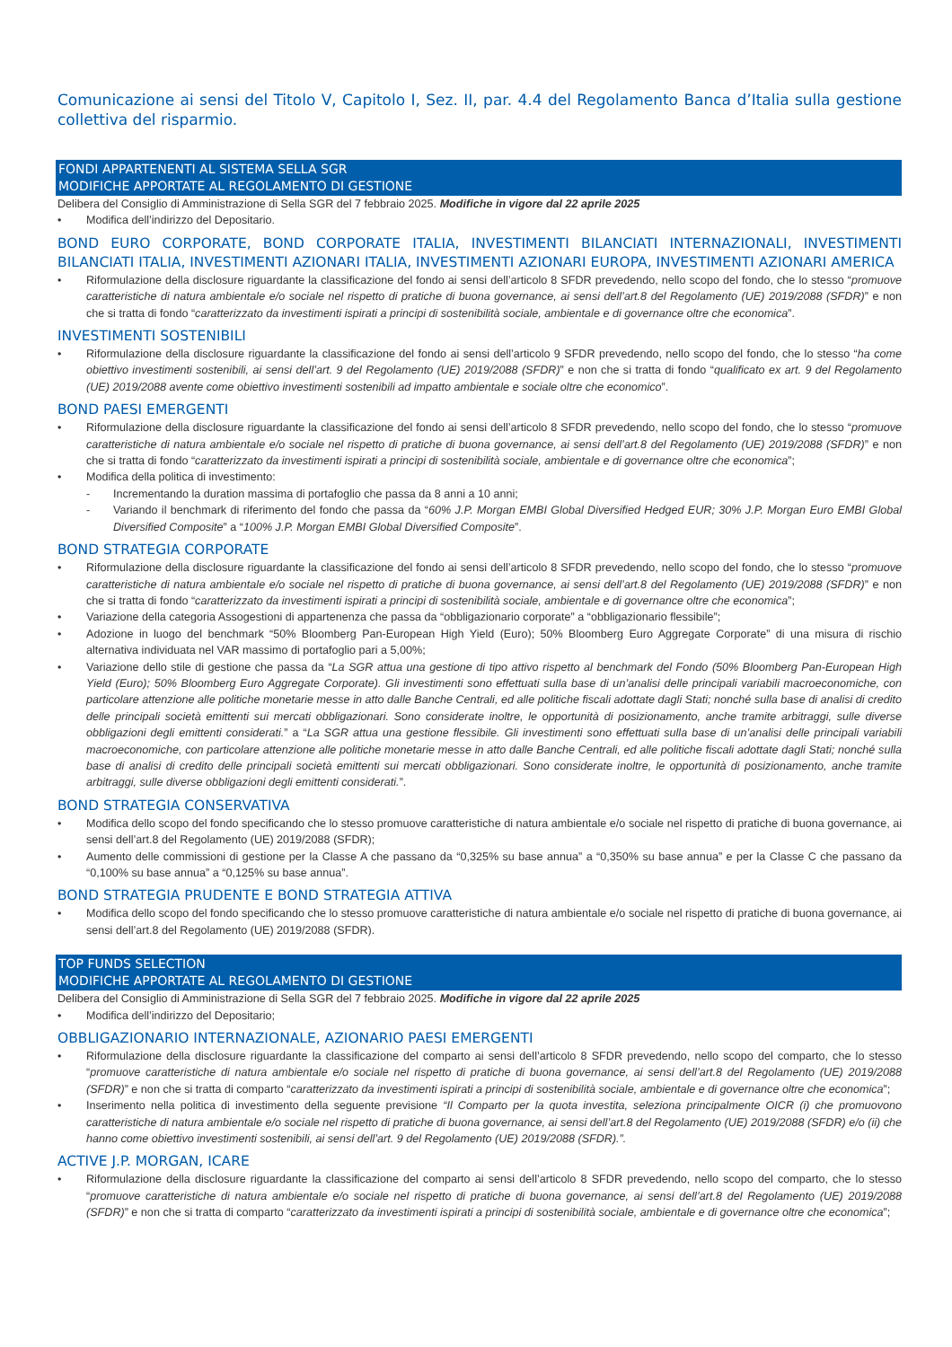Comunicazione ai sensi del Titolo V, Capitolo I, Sez. II, par. 4.4 del Regolamento Banca d’Italia sulla gestione collettiva del risparmio.
FONDI APPARTENENTI AL SISTEMA SELLA SGR
MODIFICHE APPORTATE AL REGOLAMENTO DI GESTIONE
Delibera del Consiglio di Amministrazione di Sella SGR del 7 febbraio 2025. Modifiche in vigore dal 22 aprile 2025
• Modifica dell’indirizzo del Depositario.
BOND EURO CORPORATE, BOND CORPORATE ITALIA, INVESTIMENTI BILANCIATI INTERNAZIONALI, INVESTIMENTI BILANCIATI ITALIA, INVESTIMENTI AZIONARI ITALIA, INVESTIMENTI AZIONARI EUROPA, INVESTIMENTI AZIONARI AMERICA
• Riformulazione della disclosure riguardante la classificazione del fondo ai sensi dell’articolo 8 SFDR prevedendo, nello scopo del fondo, che lo stesso “promuove caratteristiche di natura ambientale e/o sociale nel rispetto di pratiche di buona governance, ai sensi dell’art.8 del Regolamento (UE) 2019/2088 (SFDR)” e non che si tratta di fondo “caratterizzato da investimenti ispirati a principi di sostenibilità sociale, ambientale e di governance oltre che economica”.
INVESTIMENTI SOSTENIBILI
• Riformulazione della disclosure riguardante la classificazione del fondo ai sensi dell’articolo 9 SFDR prevedendo, nello scopo del fondo, che lo stesso “ha come obiettivo investimenti sostenibili, ai sensi dell’art. 9 del Regolamento (UE) 2019/2088 (SFDR)” e non che si tratta di fondo “qualificato ex art. 9 del Regolamento (UE) 2019/2088 avente come obiettivo investimenti sostenibili ad impatto ambientale e sociale oltre che economico”.
BOND PAESI EMERGENTI
• Riformulazione della disclosure riguardante la classificazione del fondo ai sensi dell’articolo 8 SFDR prevedendo, nello scopo del fondo, che lo stesso “promuove caratteristiche di natura ambientale e/o sociale nel rispetto di pratiche di buona governance, ai sensi dell’art.8 del Regolamento (UE) 2019/2088 (SFDR)” e non che si tratta di fondo “caratterizzato da investimenti ispirati a principi di sostenibilità sociale, ambientale e di governance oltre che economica”;
• Modifica della politica di investimento:
- Incrementando la duration massima di portafoglio che passa da 8 anni a 10 anni;
- Variando il benchmark di riferimento del fondo che passa da “60% J.P. Morgan EMBI Global Diversified Hedged EUR; 30% J.P. Morgan Euro EMBI Global Diversified Composite” a “100% J.P. Morgan EMBI Global Diversified Composite”.
BOND STRATEGIA CORPORATE
• Riformulazione della disclosure riguardante la classificazione del fondo ai sensi dell’articolo 8 SFDR prevedendo, nello scopo del fondo, che lo stesso “promuove caratteristiche di natura ambientale e/o sociale nel rispetto di pratiche di buona governance, ai sensi dell’art.8 del Regolamento (UE) 2019/2088 (SFDR)” e non che si tratta di fondo “caratterizzato da investimenti ispirati a principi di sostenibilità sociale, ambientale e di governance oltre che economica”;
• Variazione della categoria Assogestioni di appartenenza che passa da “obbligazionario corporate” a “obbligazionario flessibile”;
• Adozione in luogo del benchmark “50% Bloomberg Pan-European High Yield (Euro); 50% Bloomberg Euro Aggregate Corporate” di una misura di rischio alternativa individuata nel VAR massimo di portafoglio pari a 5,00%;
• Variazione dello stile di gestione che passa da “La SGR attua una gestione di tipo attivo rispetto al benchmark del Fondo (50% Bloomberg Pan-European High Yield (Euro); 50% Bloomberg Euro Aggregate Corporate). Gli investimenti sono effettuati sulla base di un’analisi delle principali variabili macroeconomiche, con particolare attenzione alle politiche monetarie messe in atto dalle Banche Centrali, ed alle politiche fiscali adottate dagli Stati; nonché sulla base di analisi di credito delle principali società emittenti sui mercati obbligazionari. Sono considerate inoltre, le opportunità di posizionamento, anche tramite arbitraggi, sulle diverse obbligazioni degli emittenti considerati.” a “La SGR attua una gestione flessibile. Gli investimenti sono effettuati sulla base di un’analisi delle principali variabili macroeconomiche, con particolare attenzione alle politiche monetarie messe in atto dalle Banche Centrali, ed alle politiche fiscali adottate dagli Stati; nonché sulla base di analisi di credito delle principali società emittenti sui mercati obbligazionari. Sono considerate inoltre, le opportunità di posizionamento, anche tramite arbitraggi, sulle diverse obbligazioni degli emittenti considerati.”.
BOND STRATEGIA CONSERVATIVA
• Modifica dello scopo del fondo specificando che lo stesso promuove caratteristiche di natura ambientale e/o sociale nel rispetto di pratiche di buona governance, ai sensi dell’art.8 del Regolamento (UE) 2019/2088 (SFDR);
• Aumento delle commissioni di gestione per la Classe A che passano da “0,325% su base annua” a “0,350% su base annua” e per la Classe C che passano da “0,100% su base annua” a “0,125% su base annua”.
BOND STRATEGIA PRUDENTE E BOND STRATEGIA ATTIVA
• Modifica dello scopo del fondo specificando che lo stesso promuove caratteristiche di natura ambientale e/o sociale nel rispetto di pratiche di buona governance, ai sensi dell’art.8 del Regolamento (UE) 2019/2088 (SFDR).
TOP FUNDS SELECTION
MODIFICHE APPORTATE AL REGOLAMENTO DI GESTIONE
Delibera del Consiglio di Amministrazione di Sella SGR del 7 febbraio 2025. Modifiche in vigore dal 22 aprile 2025
• Modifica dell’indirizzo del Depositario;
OBBLIGAZIONARIO INTERNAZIONALE, AZIONARIO PAESI EMERGENTI
• Riformulazione della disclosure riguardante la classificazione del comparto ai sensi dell’articolo 8 SFDR prevedendo, nello scopo del comparto, che lo stesso “promuove caratteristiche di natura ambientale e/o sociale nel rispetto di pratiche di buona governance, ai sensi dell’art.8 del Regolamento (UE) 2019/2088 (SFDR)” e non che si tratta di comparto “caratterizzato da investimenti ispirati a principi di sostenibilità sociale, ambientale e di governance oltre che economica”;
• Inserimento nella politica di investimento della seguente previsione “Il Comparto per la quota investita, seleziona principalmente OICR (i) che promuovono caratteristiche di natura ambientale e/o sociale nel rispetto di pratiche di buona governance, ai sensi dell’art.8 del Regolamento (UE) 2019/2088 (SFDR) e/o (ii) che hanno come obiettivo investimenti sostenibili, ai sensi dell’art. 9 del Regolamento (UE) 2019/2088 (SFDR).”.
ACTIVE J.P. MORGAN, ICARE
• Riformulazione della disclosure riguardante la classificazione del comparto ai sensi dell’articolo 8 SFDR prevedendo, nello scopo del comparto, che lo stesso “promuove caratteristiche di natura ambientale e/o sociale nel rispetto di pratiche di buona governance, ai sensi dell’art.8 del Regolamento (UE) 2019/2088 (SFDR)” e non che si tratta di comparto “caratterizzato da investimenti ispirati a principi di sostenibilità sociale, ambientale e di governance oltre che economica”;